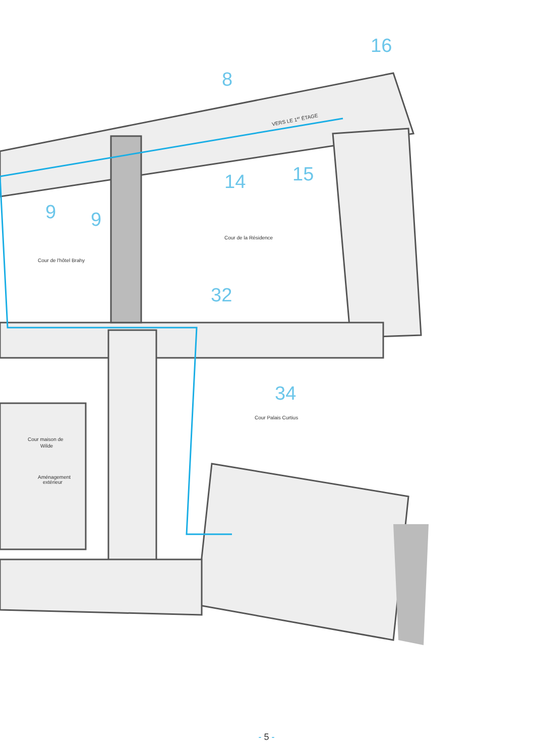VERS LE 1er ÉTAGE
Cour de la Résidence
Cour de l'hôtel Brahy
Cour Palais Curtius
Cour maison de
Wilde
Aménagement
extérieur
16
8
14
15
9
9
32
34
- 5 -